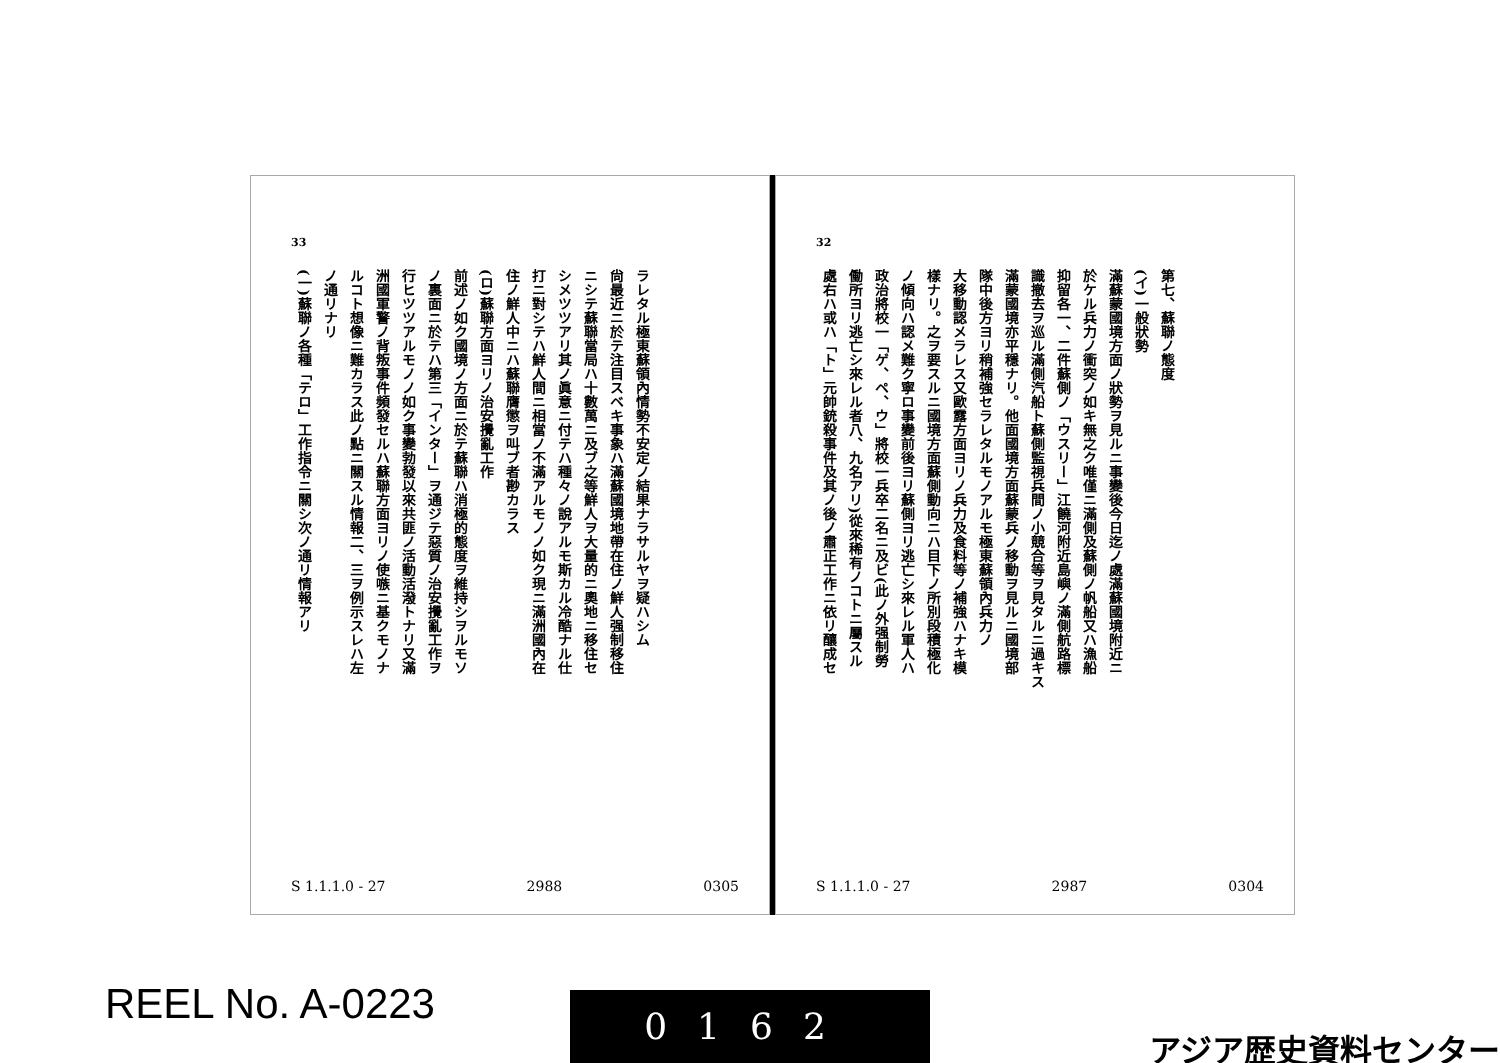32
第七、蘇聯ノ態度
(イ)一般狀勢
滿蘇蒙國境方面ノ狀勢ヲ見ルニ事變後今日迄ノ處滿蘇國境附近ニ
於ケル兵力ノ衝突ノ如キ無之ク唯僅ニ滿側及蘇側ノ帆船又ハ漁船
抑留各一、二件蘇側ノ「ウスリー」江饒河附近島嶼ノ滿側航路標
識撤去ヲ巡ル滿側汽船ト蘇側監視兵間ノ小競合等ヲ見タルニ過キス
滿蒙國境亦平穩ナリ。他面國境方面蘇蒙兵ノ移動ヲ見ルニ國境部
隊中後方ヨリ稍補強セラレタルモノアルモ極東蘇領內兵力ノ
大移動認メラレス又歐露方面ヨリノ兵力及食料等ノ補強ハナキ模
樣ナリ。之ヲ要スルニ國境方面蘇側動向ニハ目下ノ所別段積極化
ノ傾向ハ認メ難ク寧ロ事變前後ヨリ蘇側ヨリ逃亡シ來レル軍人ハ
政治將校一「ゲ、ペ、ウ」將校一兵卒二名ニ及ビ(此ノ外强制勞
働所ヨリ逃亡シ來レル者八、九名アリ)從來稀有ノコトニ屬スル
處右ハ或ハ「ト」元帥銃殺事件及其ノ後ノ肅正工作ニ依リ釀成セ
S 1.1.1.0 - 27 2987 0304
33
ラレタル極東蘇領內情勢不安定ノ結果ナラサルヤヲ疑ハシム
尙最近ニ於テ注目スベキ事象ハ滿蘇國境地帶在住ノ鮮人强制移住
ニシテ蘇聯當局ハ十數萬ニ及ブ之等鮮人ヲ大量的ニ奧地ニ移住セ
シメツツアリ其ノ眞意ニ付テハ種々ノ說アルモ斯カル冷酷ナル仕
打ニ對シテハ鮮人間ニ相當ノ不滿アルモノノ如ク現ニ滿洲國內在
住ノ鮮人中ニハ蘇聯膺懲ヲ叫ブ者尠カラス
(ロ)蘇聯方面ヨリノ治安攪亂工作
前述ノ如ク國境ノ方面ニ於テ蘇聯ハ消極的態度ヲ維持シヲルモソ
ノ裏面ニ於テハ第三「インター」ヲ通ジテ惡質ノ治安攪亂工作ヲ
行ヒツツアルモノノ如ク事變勃發以來共匪ノ活動活潑トナリ又滿
洲國軍警ノ背叛事件頻發セルハ蘇聯方面ヨリノ使嗾ニ基クモノナ
ルコト想像ニ難カラス此ノ點ニ關スル情報二、三ヲ例示スレハ左
ノ通リナリ
(一)蘇聯ノ各種「テロ」工作指令ニ關シ次ノ通リ情報アリ
S 1.1.1.0 - 27 2988 0305
REEL No. A-0223 0162
アジア歴史資料センター